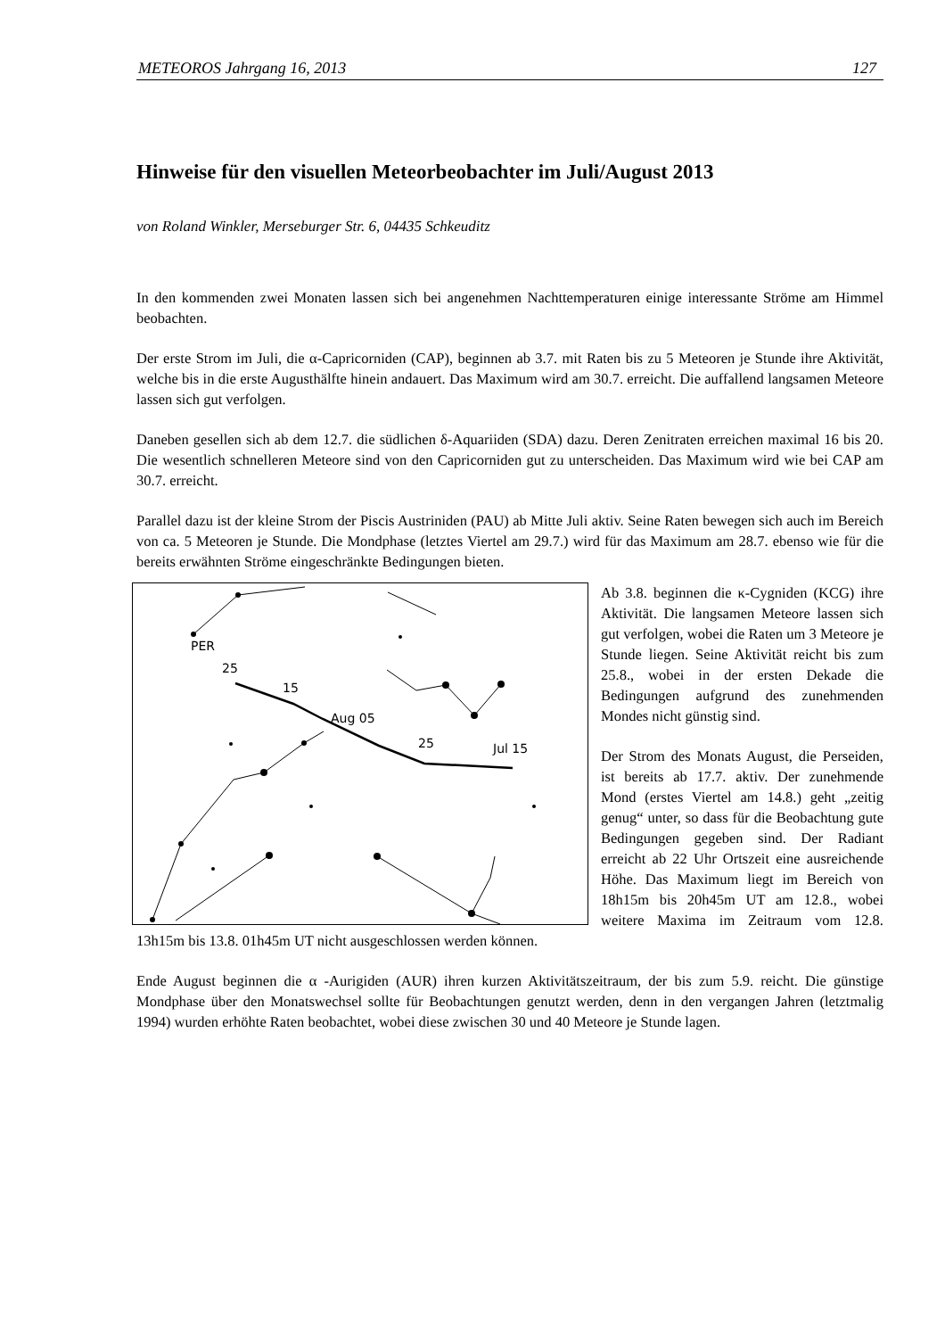METEOROS Jahrgang 16, 2013 127
Hinweise für den visuellen Meteorbeobachter im Juli/August 2013
von Roland Winkler, Merseburger Str. 6, 04435 Schkeuditz
In den kommenden zwei Monaten lassen sich bei angenehmen Nachttemperaturen einige interessante Ströme am Himmel beobachten.
Der erste Strom im Juli, die α-Capricorniden (CAP), beginnen ab 3.7. mit Raten bis zu 5 Meteoren je Stunde ihre Aktivität, welche bis in die erste Augusthälfte hinein andauert. Das Maximum wird am 30.7. erreicht. Die auffallend langsamen Meteore lassen sich gut verfolgen.
Daneben gesellen sich ab dem 12.7. die südlichen δ-Aquariiden (SDA) dazu. Deren Zenitraten erreichen maximal 16 bis 20. Die wesentlich schnelleren Meteore sind von den Capricorniden gut zu unterscheiden. Das Maximum wird wie bei CAP am 30.7. erreicht.
Parallel dazu ist der kleine Strom der Piscis Austriniden (PAU) ab Mitte Juli aktiv. Seine Raten bewegen sich auch im Bereich von ca. 5 Meteoren je Stunde. Die Mondphase (letztes Viertel am 29.7.) wird für das Maximum am 28.7. ebenso wie für die bereits erwähnten Ströme eingeschränkte Bedingungen bieten.
PER
25
15
Aug 05
25
Jul 15
Ab 3.8. beginnen die κ-Cygniden (KCG) ihre Aktivität. Die langsamen Meteore lassen sich gut verfolgen, wobei die Raten um 3 Meteore je Stunde liegen. Seine Aktivität reicht bis zum 25.8., wobei in der ersten Dekade die Bedingungen aufgrund des zunehmenden Mondes nicht günstig sind.
Der Strom des Monats August, die Perseiden, ist bereits ab 17.7. aktiv. Der zunehmende Mond (erstes Viertel am 14.8.) geht „zeitig genug“ unter, so dass für die Beobachtung gute Bedingungen gegeben sind. Der Radiant erreicht ab 22 Uhr Ortszeit eine ausreichende Höhe. Das Maximum liegt im Bereich von 18h15m bis 20h45m UT am 12.8., wobei weitere Maxima im Zeitraum vom 12.8. 13h15m bis 13.8. 01h45m UT nicht ausgeschlossen werden können.
Ende August beginnen die α -Aurigiden (AUR) ihren kurzen Aktivitätszeitraum, der bis zum 5.9. reicht. Die günstige Mondphase über den Monatswechsel sollte für Beobachtungen genutzt werden, denn in den vergangen Jahren (letztmalig 1994) wurden erhöhte Raten beobachtet, wobei diese zwischen 30 und 40 Meteore je Stunde lagen.